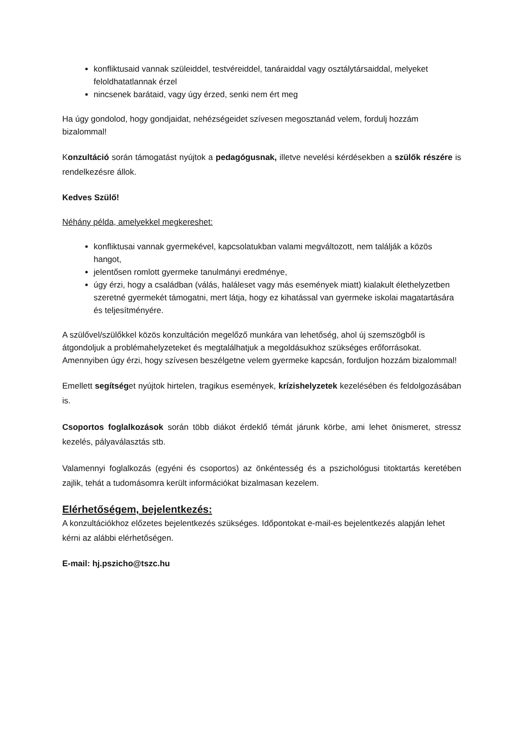konfliktusaid vannak szüleiddel, testvéreiddel, tanáraiddal vagy osztálytársaiddal, melyeket feloldhatatlannak érzel
nincsenek barátaid, vagy úgy érzed, senki nem ért meg
Ha úgy gondolod, hogy gondjaidat, nehézségeidet szívesen megosztanád velem, fordulj hozzám bizalommal!
Konzultáció során támogatást nyújtok a pedagógusnak, illetve nevelési kérdésekben a szülők részére is rendelkezésre állok.
Kedves Szülő!
Néhány példa, amelyekkel megkereshet:
konfliktusai vannak gyermekével, kapcsolatukban valami megváltozott, nem találják a közös hangot,
jelentősen romlott gyermeke tanulmányi eredménye,
úgy érzi, hogy a családban (válás, haláleset vagy más események miatt) kialakult élethelyzetben szeretné gyermekét támogatni, mert látja, hogy ez kihatással van gyermeke iskolai magatartására és teljesítményére.
A szülővel/szülőkkel közös konzultáción megelőző munkára van lehetőség, ahol új szemszögből is átgondoljuk a problémahelyzeteket és megtalálhatjuk a megoldásukhoz szükséges erőforrásokat.
Amennyiben úgy érzi, hogy szívesen beszélgetne velem gyermeke kapcsán, forduljon hozzám bizalommal!
Emellett segítséget nyújtok hirtelen, tragikus események, krízishelyzetek kezelésében és feldolgozásában is.
Csoportos foglalkozások során több diákot érdeklő témát járunk körbe, ami lehet önismeret, stressz kezelés, pályaválasztás stb.
Valamennyi foglalkozás (egyéni és csoportos) az önkéntesség és a pszichológusi titoktartás keretében zajlik, tehát a tudomásomra került információkat bizalmasan kezelem.
Elérhetőségem, bejelentkezés:
A konzultációkhoz előzetes bejelentkezés szükséges. Időpontokat e-mail-es bejelentkezés alapján lehet kérni az alábbi elérhetőségen.
E-mail: hj.pszicho@tszc.hu